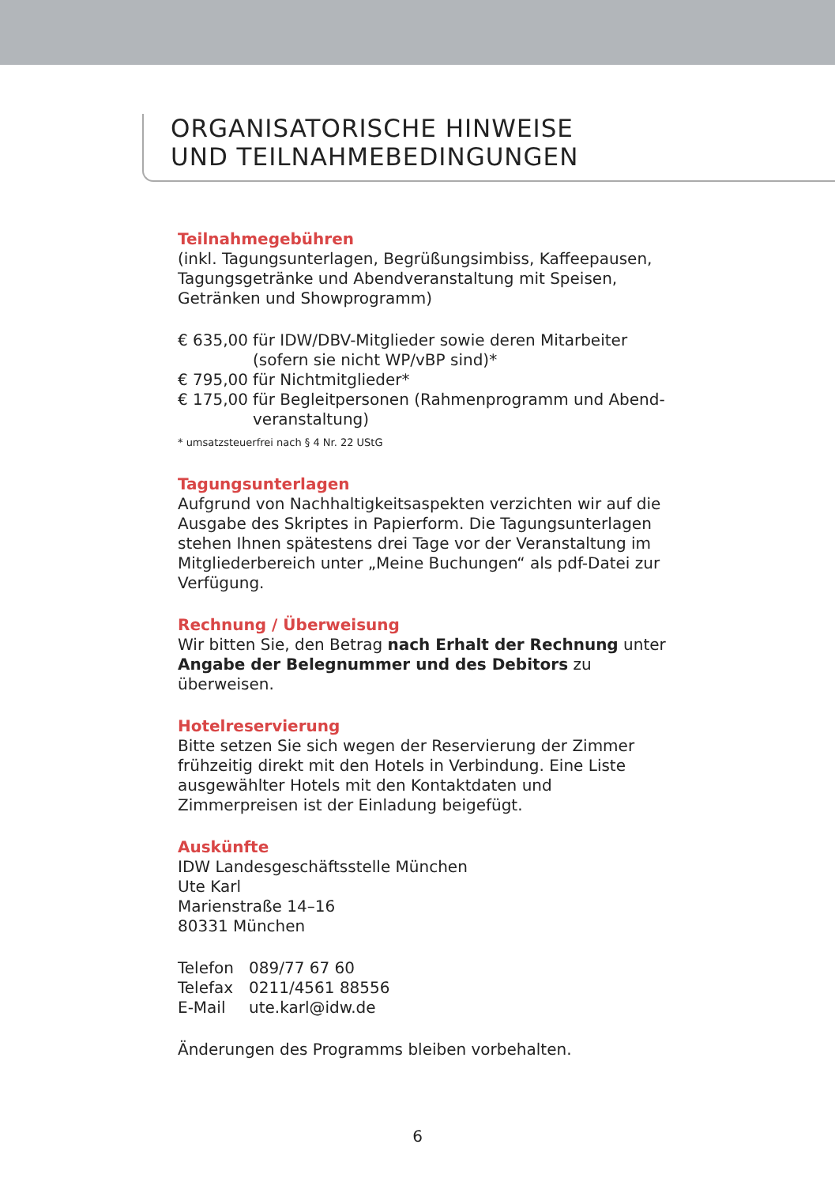ORGANISATORISCHE HINWEISE
UND TEILNAHMEBEDINGUNGEN
Teilnahmegebühren
(inkl. Tagungsunterlagen, Begrüßungsimbiss, Kaffeepausen, Tagungsgetränke und Abendveranstaltung mit Speisen, Getränken und Showprogramm)
€ 635,00
für IDW/DBV-Mitglieder sowie deren Mitarbeiter (sofern sie nicht WP/vBP sind)*
€ 795,00
für Nichtmitglieder*
€ 175,00
für Begleitpersonen (Rahmenprogramm und Abend­veranstaltung)
* umsatzsteuerfrei nach § 4 Nr. 22 UStG
Tagungsunterlagen
Aufgrund von Nachhaltigkeitsaspekten verzichten wir auf die Ausgabe des Skriptes in Papierform. Die Tagungsunterlagen stehen Ihnen spätestens drei Tage vor der Veranstaltung im Mitgliederbereich unter „Meine Buchungen“ als pdf-Datei zur Verfügung.
Rechnung / Überweisung
Wir bitten Sie, den Betrag nach Erhalt der Rechnung unter Angabe der Belegnummer und des Debitors zu überweisen.
Hotelreservierung
Bitte setzen Sie sich wegen der Reservierung der Zimmer frühzeitig direkt mit den Hotels in Verbindung. Eine Liste ausgewählter Hotels mit den Kontaktdaten und Zimmerpreisen ist der Einladung beigefügt.
Auskünfte
IDW Landesgeschäftsstelle München
Ute Karl
Marienstraße 14–16
80331 München
Telefon
089/77 67 60
Telefax
0211/4561 88556
E-Mail
ute.karl@idw.de
Änderungen des Programms bleiben vorbehalten.
6